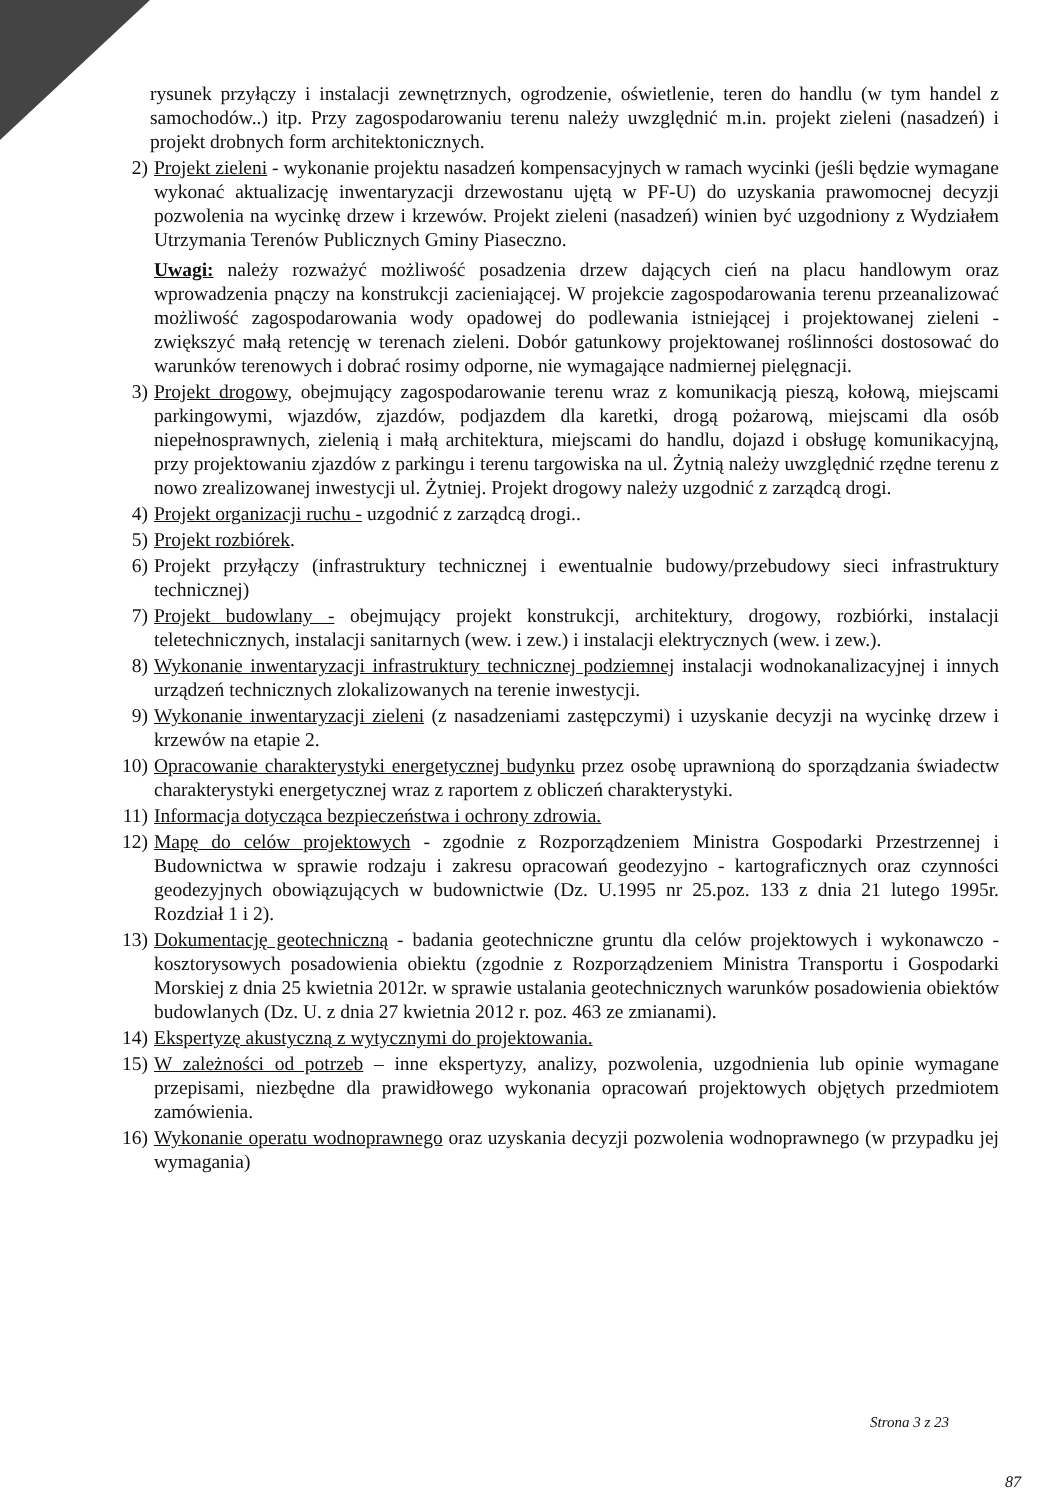rysunek przyłączy i instalacji zewnętrznych, ogrodzenie, oświetlenie, teren do handlu (w tym handel z samochodów..) itp. Przy zagospodarowaniu terenu należy uwzględnić m.in. projekt zieleni (nasadzeń) i projekt drobnych form architektonicznych.
2) Projekt zieleni - wykonanie projektu nasadzeń kompensacyjnych w ramach wycinki (jeśli będzie wymagane wykonać aktualizację inwentaryzacji drzewostanu ujętą w PF-U) do uzyskania prawomocnej decyzji pozwolenia na wycinkę drzew i krzewów. Projekt zieleni (nasadzeń) winien być uzgodniony z Wydziałem Utrzymania Terenów Publicznych Gminy Piaseczno.
Uwagi: należy rozważyć możliwość posadzenia drzew dających cień na placu handlowym oraz wprowadzenia pnączy na konstrukcji zacieniającej. W projekcie zagospodarowania terenu przeanalizować możliwość zagospodarowania wody opadowej do podlewania istniejącej i projektowanej zieleni - zwiększyć małą retencję w terenach zieleni. Dobór gatunkowy projektowanej roślinności dostosować do warunków terenowych i dobrać rosimy odporne, nie wymagające nadmiernej pielęgnacji.
3) Projekt drogowy, obejmujący zagospodarowanie terenu wraz z komunikacją pieszą, kołową, miejscami parkingowymi, wjazdów, zjazdów, podjazdem dla karetki, drogą pożarową, miejscami dla osób niepełnosprawnych, zielenią i małą architektura, miejscami do handlu, dojazd i obsługę komunikacyjną, przy projektowaniu zjazdów z parkingu i terenu targowiska na ul. Żytnią należy uwzględnić rzędne terenu z nowo zrealizowanej inwestycji ul. Żytniej. Projekt drogowy należy uzgodnić z zarządcą drogi.
4) Projekt organizacji ruchu - uzgodnić z zarządcą drogi..
5) Projekt rozbiórek.
6) Projekt przyłączy (infrastruktury technicznej i ewentualnie budowy/przebudowy sieci infrastruktury technicznej)
7) Projekt budowlany - obejmujący projekt konstrukcji, architektury, drogowy, rozbiórki, instalacji teletechnicznych, instalacji sanitarnych (wew. i zew.) i instalacji elektrycznych (wew. i zew.).
8) Wykonanie inwentaryzacji infrastruktury technicznej podziemnej instalacji wodnokanalizacyjnej i innych urządzeń technicznych zlokalizowanych na terenie inwestycji.
9) Wykonanie inwentaryzacji zieleni (z nasadzeniami zastępczymi) i uzyskanie decyzji na wycinkę drzew i krzewów na etapie 2.
10)
Opracowanie charakterystyki energetycznej budynku przez osobę uprawnioną do sporządzania świadectw charakterystyki energetycznej wraz z raportem z obliczeń charakterystyki.
11)
Informacja dotycząca bezpieczeństwa i ochrony zdrowia.
12)
Mapę do celów projektowych - zgodnie z Rozporządzeniem Ministra Gospodarki Przestrzennej i Budownictwa w sprawie rodzaju i zakresu opracowań geodezyjno - kartograficznych oraz czynności geodezyjnych obowiązujących w budownictwie (Dz. U.1995 nr 25.poz. 133 z dnia 21 lutego 1995r. Rozdział 1 i 2).
13)
Dokumentację geotechniczną - badania geotechniczne gruntu dla celów projektowych i wykonawczo - kosztorysowych posadowienia obiektu (zgodnie z Rozporządzeniem Ministra Transportu i Gospodarki Morskiej z dnia 25 kwietnia 2012r. w sprawie ustalania geotechnicznych warunków posadowienia obiektów budowlanych (Dz. U. z dnia 27 kwietnia 2012 r. poz. 463 ze zmianami).
14)
Ekspertyzę akustyczną z wytycznymi do projektowania.
15)
W zależności od potrzeb – inne ekspertyzy, analizy, pozwolenia, uzgodnienia lub opinie wymagane przepisami, niezbędne dla prawidłowego wykonania opracowań projektowych objętych przedmiotem zamówienia.
16)
Wykonanie operatu wodnoprawnego oraz uzyskania decyzji pozwolenia wodnoprawnego (w przypadku jej wymagania)
Strona 3 z 23
87